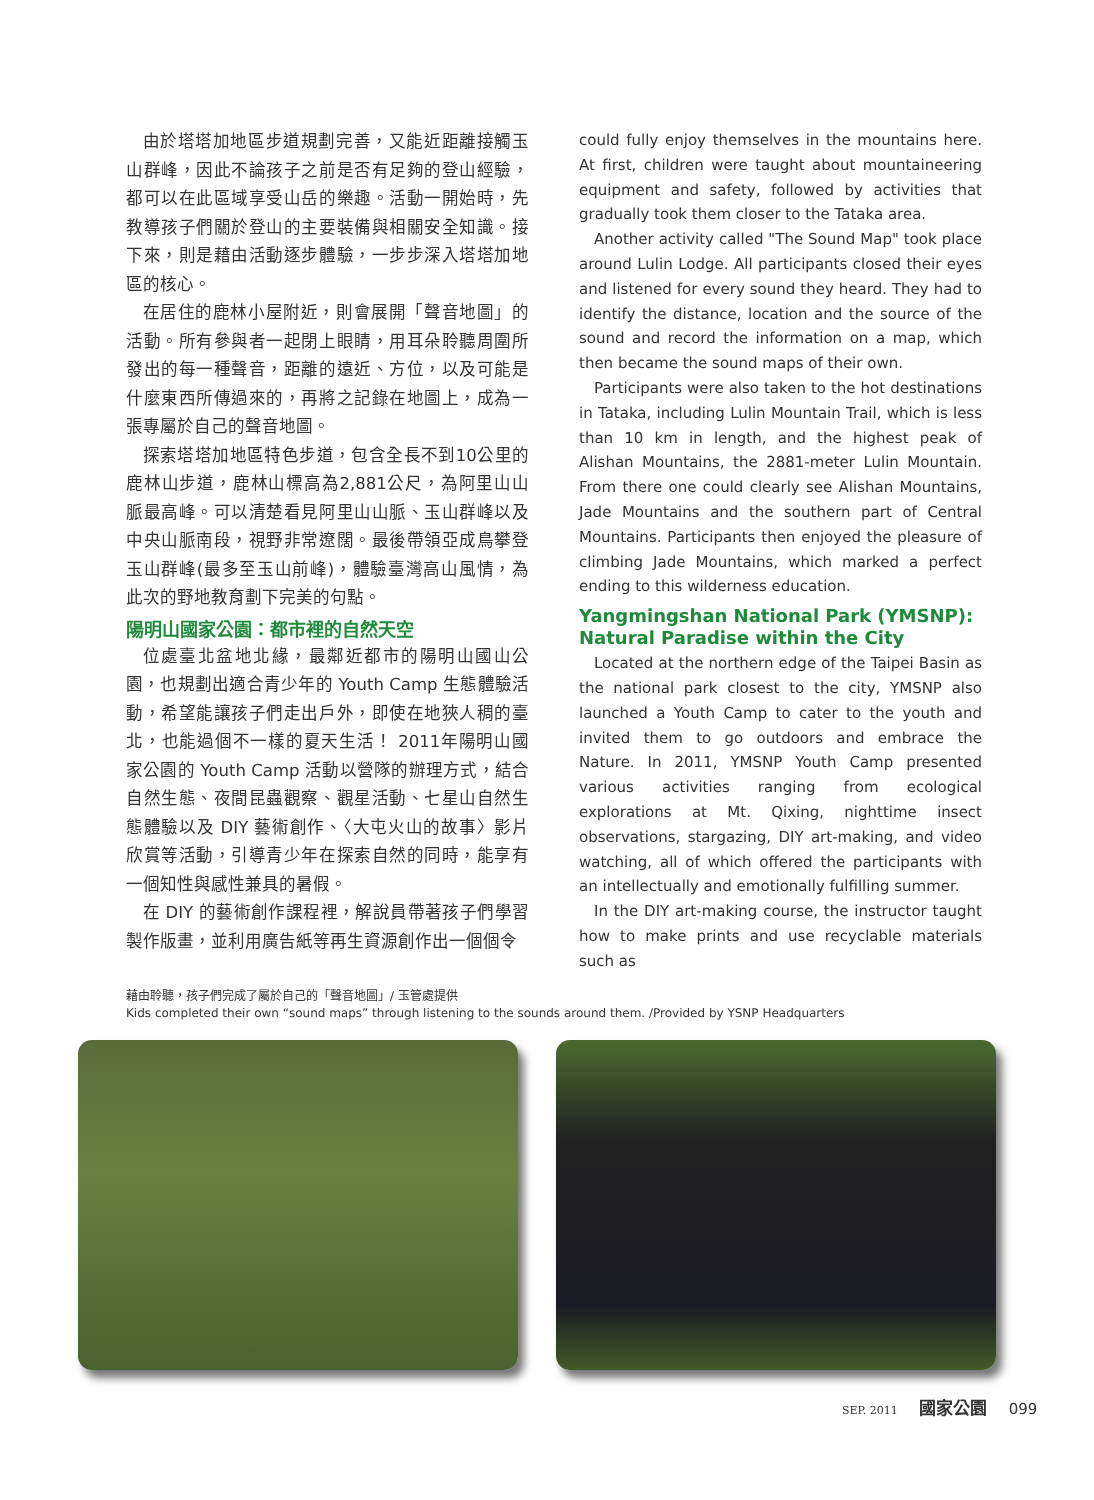由於塔塔加地區步道規劃完善，又能近距離接觸玉山群峰，因此不論孩子之前是否有足夠的登山經驗，都可以在此區域享受山岳的樂趣。活動一開始時，先教導孩子們關於登山的主要裝備與相關安全知識。接下來，則是藉由活動逐步體驗，一步步深入塔塔加地區的核心。
在居住的鹿林小屋附近，則會展開「聲音地圖」的活動。所有參與者一起閉上眼睛，用耳朵聆聽周圍所發出的每一種聲音，距離的遠近、方位，以及可能是什麼東西所傳過來的，再將之記錄在地圖上，成為一張專屬於自己的聲音地圖。
探索塔塔加地區特色步道，包含全長不到10公里的鹿林山步道，鹿林山標高為2,881公尺，為阿里山山脈最高峰。可以清楚看見阿里山山脈、玉山群峰以及中央山脈南段，視野非常遼闊。最後帶領亞成鳥攀登玉山群峰(最多至玉山前峰)，體驗臺灣高山風情，為此次的野地教育劃下完美的句點。
陽明山國家公園：都市裡的自然天空
位處臺北盆地北緣，最鄰近都市的陽明山國山公園，也規劃出適合青少年的 Youth Camp 生態體驗活動，希望能讓孩子們走出戶外，即使在地狹人稠的臺北，也能過個不一樣的夏天生活！ 2011年陽明山國家公園的 Youth Camp 活動以營隊的辦理方式，結合自然生態、夜間昆蟲觀察、觀星活動、七星山自然生態體驗以及 DIY 藝術創作、〈大屯火山的故事〉影片欣賞等活動，引導青少年在探索自然的同時，能享有一個知性與感性兼具的暑假。
在 DIY 的藝術創作課程裡，解說員帶著孩子們學習製作版畫，並利用廣告紙等再生資源創作出一個個令
could fully enjoy themselves in the mountains here. At first, children were taught about mountaineering equipment and safety, followed by activities that gradually took them closer to the Tataka area.
Another activity called "The Sound Map" took place around Lulin Lodge. All participants closed their eyes and listened for every sound they heard. They had to identify the distance, location and the source of the sound and record the information on a map, which then became the sound maps of their own.
Participants were also taken to the hot destinations in Tataka, including Lulin Mountain Trail, which is less than 10 km in length, and the highest peak of Alishan Mountains, the 2881-meter Lulin Mountain. From there one could clearly see Alishan Mountains, Jade Mountains and the southern part of Central Mountains. Participants then enjoyed the pleasure of climbing Jade Mountains, which marked a perfect ending to this wilderness education.
Yangmingshan National Park (YMSNP): Natural Paradise within the City
Located at the northern edge of the Taipei Basin as the national park closest to the city, YMSNP also launched a Youth Camp to cater to the youth and invited them to go outdoors and embrace the Nature. In 2011, YMSNP Youth Camp presented various activities ranging from ecological explorations at Mt. Qixing, nighttime insect observations, stargazing, DIY art-making, and video watching, all of which offered the participants with an intellectually and emotionally fulfilling summer.
In the DIY art-making course, the instructor taught how to make prints and use recyclable materials such as
藉由聆聽，孩子們完成了屬於自己的「聲音地圖」/ 玉管處提供
Kids completed their own “sound maps” through listening to the sounds around them. /Provided by YSNP Headquarters
SEP. 2011 國家公園 099